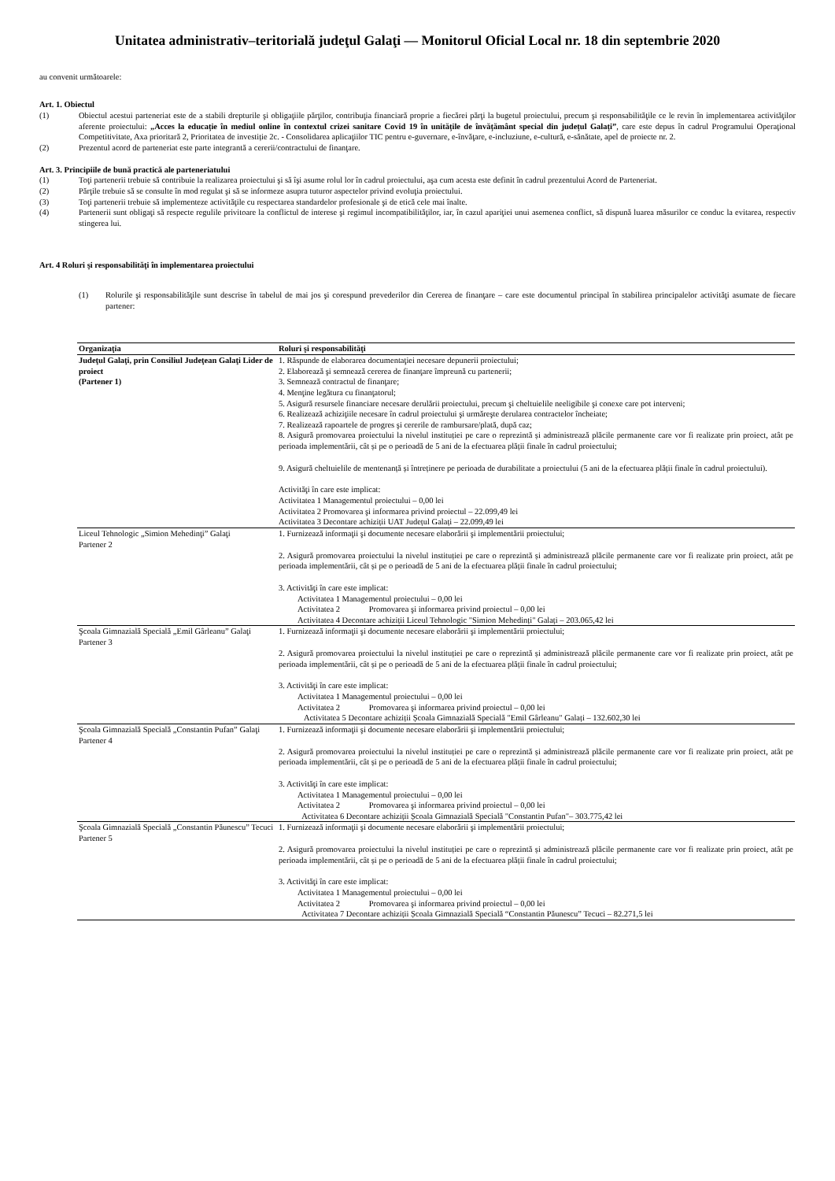Unitatea administrativ–teritorială judeţul Galaţi — Monitorul Oficial Local nr. 18 din septembrie 2020
au convenit următoarele:
Art. 1. Obiectul
(1) Obiectul acestui parteneriat este de a stabili drepturile şi obligaţiile părţilor, contribuţia financiară proprie a fiecărei părţi la bugetul proiectului, precum şi responsabilităţile ce le revin în implementarea activităţilor aferente proiectului: „Acces la educație în mediul online în contextul crizei sanitare Covid 19 în unitățile de învățământ special din județul Galați”, care este depus în cadrul Programului Operaţional Competitivitate, Axa prioritară 2, Prioritatea de investiție 2c. - Consolidarea aplicaţiilor TIC pentru e-guvernare, e-învăţare, e-incluziune, e-cultură, e-sănătate, apel de proiecte nr. 2.
(2) Prezentul acord de parteneriat este parte integrantă a cererii/contractului de finanţare.
Art. 3. Principiile de bună practică ale parteneriatului
(1) Toţi partenerii trebuie să contribuie la realizarea proiectului şi să îşi asume rolul lor în cadrul proiectului, aşa cum acesta este definit în cadrul prezentului Acord de Parteneriat.
(2) Părţile trebuie să se consulte în mod regulat şi să se informeze asupra tuturor aspectelor privind evoluţia proiectului.
(3) Toţi partenerii trebuie să implementeze activităţile cu respectarea standardelor profesionale şi de etică cele mai înalte.
(4) Partenerii sunt obligaţi să respecte regulile privitoare la conflictul de interese şi regimul incompatibilităţilor, iar, în cazul apariţiei unui asemenea conflict, să dispună luarea măsurilor ce conduc la evitarea, respectiv stingerea lui.
Art. 4 Roluri şi responsabilităţi în implementarea proiectului
(1) Rolurile şi responsabilităţile sunt descrise în tabelul de mai jos şi corespund prevederilor din Cererea de finanţare – care este documentul principal în stabilirea principalelor activităţi asumate de fiecare partener:
| Organizaţia | Roluri şi responsabilităţi |
| --- | --- |
| Judeţul Galaţi, prin Consiliul Judeţean Galaţi Lider de proiect (Partener 1) | 1. Răspunde de elaborarea documentaţiei necesare depunerii proiectului; 2. Elaborează şi semnează cererea de finanţare împreună cu partenerii; 3. Semnează contractul de finanţare; 4. Menţine legătura cu finanţatorul; 5. Asigură resursele financiare necesare derulării proiectului, precum şi cheltuielile neeligibile şi conexe care pot interveni; 6. Realizează achiziţiile necesare în cadrul proiectului şi urmăreşte derularea contractelor încheiate; 7. Realizează rapoartele de progres şi cererile de rambursare/plată, după caz; 8. Asigură promovarea proiectului la nivelul instituției pe care o reprezintă și administrează plăcile permanente care vor fi realizate prin proiect, atât pe perioada implementării, cât și pe o perioadă de 5 ani de la efectuarea plății finale în cadrul proiectului; 9. Asigură cheltuielile de mentenanță și întreținere pe perioada de durabilitate a proiectului (5 ani de la efectuarea plății finale în cadrul proiectului). Activităţi în care este implicat: Activitatea 1 Managementul proiectului – 0,00 lei Activitatea 2 Promovarea şi informarea privind proiectul – 22.099,49 lei Activitatea 3 Decontare achiziții UAT Județul Galați – 22.099,49 lei |
| Liceul Tehnologic „Simion Mehedinţi” Galaţi Partener 2 | 1. Furnizează informaţii şi documente necesare elaborării şi implementării proiectului; 2. Asigură promovarea proiectului la nivelul instituției pe care o reprezintă și administrează plăcile permanente care vor fi realizate prin proiect, atât pe perioada implementării, cât și pe o perioadă de 5 ani de la efectuarea plății finale în cadrul proiectului; 3. Activităţi în care este implicat: Activitatea 1 Managementul proiectului – 0,00 lei Activitatea 2 Promovarea şi informarea privind proiectul – 0,00 lei Activitatea 4 Decontare achiziții Liceul Tehnologic "Simion Mehedinți" Galați – 203.065,42 lei |
| Şcoala Gimnazială Specială „Emil Gârleanu” Galaţi Partener 3 | 1. Furnizează informaţii şi documente necesare elaborării şi implementării proiectului; 2. Asigură promovarea proiectului la nivelul instituției pe care o reprezintă și administrează plăcile permanente care vor fi realizate prin proiect, atât pe perioada implementării, cât și pe o perioadă de 5 ani de la efectuarea plății finale în cadrul proiectului; 3. Activităţi în care este implicat: Activitatea 1 Managementul proiectului – 0,00 lei Activitatea 2 Promovarea şi informarea privind proiectul – 0,00 lei Activitatea 5 Decontare achiziții Școala Gimnazială Specială "Emil Gârleanu" Galați – 132.602,30 lei |
| Şcoala Gimnazială Specială „Constantin Pufan” Galaţi Partener 4 | 1. Furnizează informaţii şi documente necesare elaborării şi implementării proiectului; 2. Asigură promovarea proiectului la nivelul instituției pe care o reprezintă și administrează plăcile permanente care vor fi realizate prin proiect, atât pe perioada implementării, cât și pe o perioadă de 5 ani de la efectuarea plății finale în cadrul proiectului; 3. Activităţi în care este implicat: Activitatea 1 Managementul proiectului – 0,00 lei Activitatea 2 Promovarea şi informarea privind proiectul – 0,00 lei Activitatea 6 Decontare achiziții Școala Gimnazială Specială "Constantin Pufan"– 303.775,42 lei |
| Şcoala Gimnazială Specială „Constantin Păunescu” Tecuci Partener 5 | 1. Furnizează informaţii şi documente necesare elaborării şi implementării proiectului; 2. Asigură promovarea proiectului la nivelul instituției pe care o reprezintă și administrează plăcile permanente care vor fi realizate prin proiect, atât pe perioada implementării, cât și pe o perioadă de 5 ani de la efectuarea plății finale în cadrul proiectului; 3. Activităţi în care este implicat: Activitatea 1 Managementul proiectului – 0,00 lei Activitatea 2 Promovarea şi informarea privind proiectul – 0,00 lei Activitatea 7 Decontare achiziții Școala Gimnazială Specială “Constantin Păunescu” Tecuci – 82.271,5 lei |